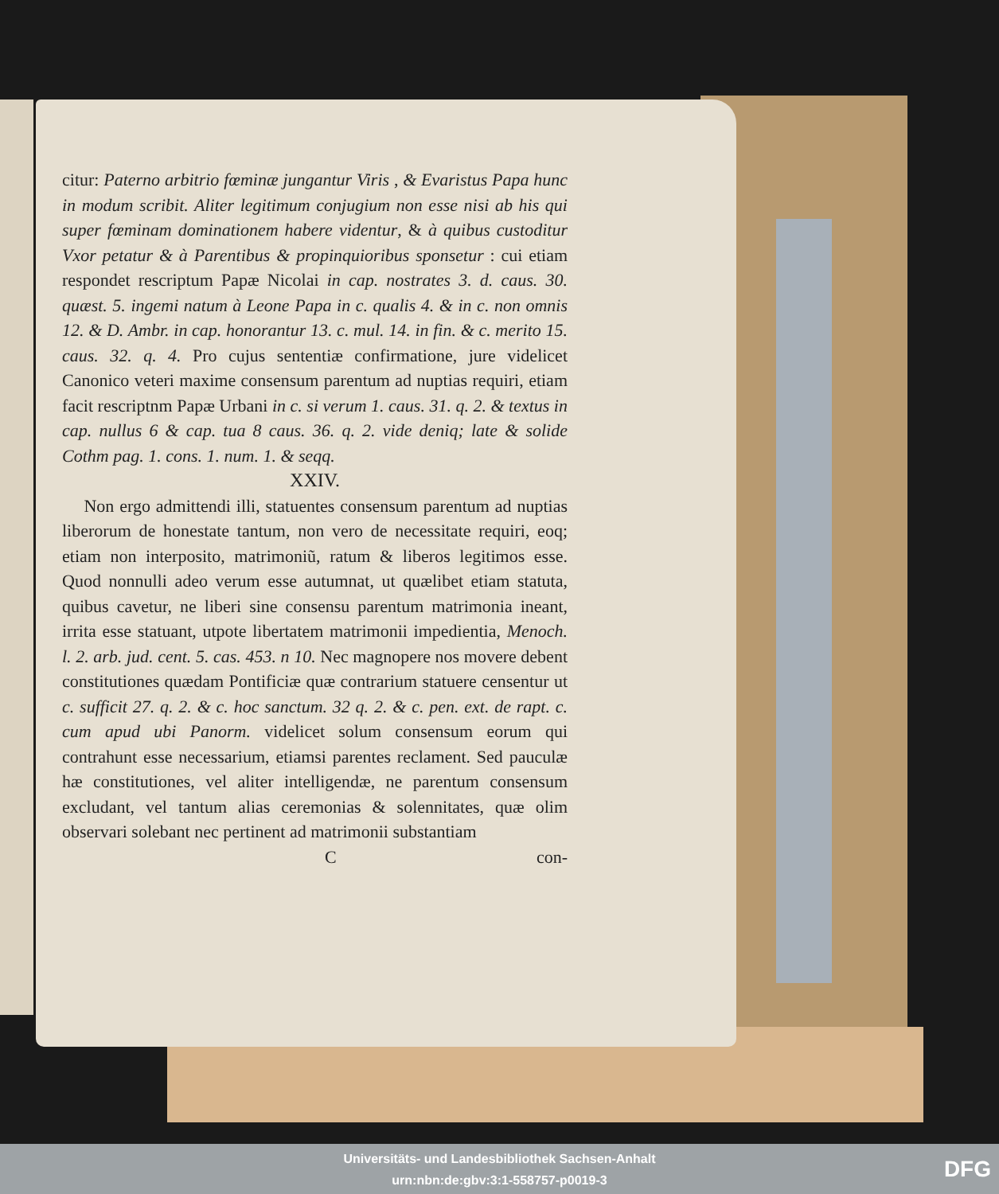citur: Paterno arbitrio fœminæ jungantur Viris , & Evaristus Papa hunc in modum scribit. Aliter legitimum conjugium non esse nisi ab his qui super fœminam dominationem habere videntur, & à quibus custoditur Vxor petatur & à Parentibus & propinquioribus sponsetur : cui etiam respondet rescriptum Papæ Nicolai in cap. nostrates 3. d. caus. 30. quæst. 5. ingemi natum à Leone Papa in c. qualis 4. & in c. non omnis 12. & D. Ambr. in cap. honorantur 13. c. mul. 14. in fin. & c. merito 15. caus. 32. q. 4. Pro cujus sententiæ confirmatione, jure videlicet Canonico veteri maxime consensum parentum ad nuptias requiri, etiam facit rescriptnm Papæ Urbani in c. si verum 1. caus. 31. q. 2. & textus in cap. nullus 6 & cap. tua 8 caus. 36. q. 2. vide deniq; late & solide Cothm pag. 1. cons. 1. num. 1. & seqq.
XXIV.
Non ergo admittendi illi, statuentes consensum parentum ad nuptias liberorum de honestate tantum, non vero de necessitate requiri, eoq; etiam non interposito, matrimoniũ, ratum & liberos legitimos esse. Quod nonnulli adeo verum esse autumnat, ut quælibet etiam statuta, quibus cavetur, ne liberi sine consensu parentum matrimonia ineant, irrita esse statuant, utpote libertatem matrimonii impedientia, Menoch. l. 2. arb. jud. cent. 5. cas. 453. n 10. Nec magnopere nos movere debent constitutiones quædam Pontificiæ quæ contrarium statuere censentur ut c. sufficit 27. q. 2. & c. hoc sanctum. 32 q. 2. & c. pen. ext. de rapt. c. cum apud ubi Panorm. videlicet solum consensum eorum qui contrahunt esse necessarium, etiamsi parentes reclament. Sed pauculæ hæ constitutiones, vel aliter intelligendæ, ne parentum consensum excludant, vel tantum alias ceremonias & solennitates, quæ olim observari solebant nec pertinent ad matrimonii substantiam
Ccon-
Universitäts- und Landesbibliothek Sachsen-Anhalt
urn:nbn:de:gbv:3:1-558757-p0019-3
DFG